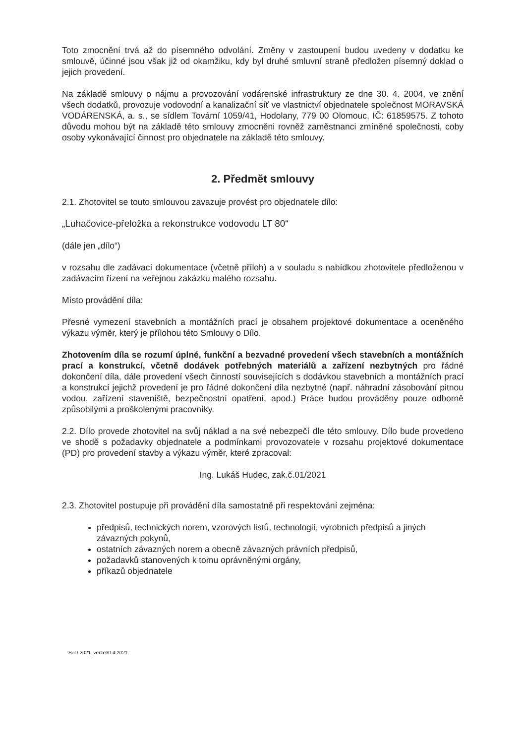Toto zmocnění trvá až do písemného odvolání. Změny v zastoupení budou uvedeny v dodatku ke smlouvě, účinné jsou však již od okamžiku, kdy byl druhé smluvní straně předložen písemný doklad o jejich provedení.
Na základě smlouvy o nájmu a provozování vodárenské infrastruktury ze dne 30. 4. 2004, ve znění všech dodatků, provozuje vodovodní a kanalizační síť ve vlastnictví objednatele společnost MORAVSKÁ VODÁRENSKÁ, a. s., se sídlem Tovární 1059/41, Hodolany, 779 00 Olomouc, IČ: 61859575. Z tohoto důvodu mohou být na základě této smlouvy zmocněni rovněž zaměstnanci zmíněné společnosti, coby osoby vykonávající činnost pro objednatele na základě této smlouvy.
2. Předmět smlouvy
2.1. Zhotovitel se touto smlouvou zavazuje provést pro objednatele dílo:
„Luhačovice-přeložka a rekonstrukce vodovodu LT 80“
(dále jen „dílo“)
v rozsahu dle zadávací dokumentace (včetně příloh) a v souladu s nabídkou zhotovitele předloženou v zadávacím řízení na veřejnou zakázku malého rozsahu.
Místo provádění díla:
Přesné vymezení stavebních a montážních prací je obsahem projektové dokumentace a oceněného výkazu výměr, který je přílohou této Smlouvy o Dílo.
Zhotovením díla se rozumí úplné, funkční a bezvadné provedení všech stavebních a montážních prací a konstrukcí, včetně dodávek potřebných materiálů a zařízení nezbytných pro řádné dokončení díla, dále provedení všech činností souvisejících s dodávkou stavebních a montážních prací a konstrukcí jejichž provedení je pro řádné dokončení díla nezbytné (např. náhradní zásobování pitnou vodou, zařízení staveniště, bezpečnostní opatření, apod.) Práce budou prováděny pouze odborně způsobilými a proškolenými pracovníky.
2.2. Dílo provede zhotovitel na svůj náklad a na své nebezpečí dle této smlouvy. Dílo bude provedeno ve shodě s požadavky objednatele a podmínkami provozovatele v rozsahu projektové dokumentace (PD) pro provedení stavby a výkazu výměr, které zpracoval:
Ing. Lukáš Hudec, zak.č.01/2021
2.3. Zhotovitel postupuje při provádění díla samostatně při respektování zejména:
předpisů, technických norem, vzorových listů, technologií, výrobních předpisů a jiných závazných pokynů,
ostatních závazných norem a obecně závazných právních předpisů,
požadavků stanovených k tomu oprávněnými orgány,
příkazů objednatele
SoD-2021_verze30.4.2021